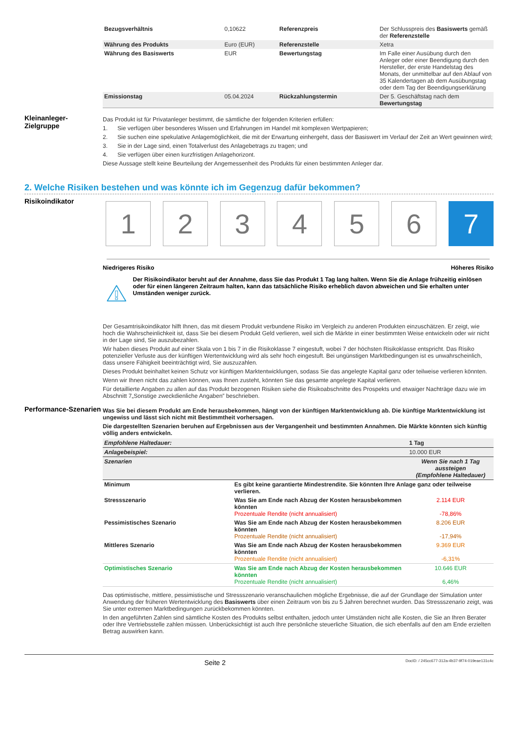| Bezugsverhältnis | 0,10622 | Referenzpreis | Der Schlusspreis des Basiswerts gemäß der Referenzstelle |
| Währung des Produkts | Euro (EUR) | Referenzstelle | Xetra |
| Währung des Basiswerts | EUR | Bewertungstag | Im Falle einer Ausübung durch den Anleger oder einer Beendigung durch den Hersteller, der erste Handelstag des Monats, der unmittelbar auf den Ablauf von 35 Kalendertagen ab dem Ausübungstag oder dem Tag der Beendigungserklärung |
| Emissionstag | 05.04.2024 | Rückzahlungstermin | Der 5. Geschäftstag nach dem Bewertungstag |
Kleinanleger-Zielgruppe
Das Produkt ist für Privatanleger bestimmt, die sämtliche der folgenden Kriterien erfüllen:
1. Sie verfügen über besonderes Wissen und Erfahrungen im Handel mit komplexen Wertpapieren;
2. Sie suchen eine spekulative Anlagemöglichkeit, die mit der Erwartung einhergeht, dass der Basiswert im Verlauf der Zeit an Wert gewinnen wird;
3. Sie in der Lage sind, einen Totalverlust des Anlagebetrags zu tragen; und
4. Sie verfügen über einen kurzfristigen Anlagehorizont.
Diese Aussage stellt keine Beurteilung der Angemessenheit des Produkts für einen bestimmten Anleger dar.
2. Welche Risiken bestehen und was könnte ich im Gegenzug dafür bekommen?
Risikoindikator
1 2 3 4 5 6 7
Niedrigeres Risiko Höheres Risiko
Der Risikoindikator beruht auf der Annahme, dass Sie das Produkt 1 Tag lang halten. Wenn Sie die Anlage frühzeitig einlösen oder für einen längeren Zeitraum halten, kann das tatsächliche Risiko erheblich davon abweichen und Sie erhalten unter Umständen weniger zurück.
Der Gesamtrisikoindikator hilft Ihnen, das mit diesem Produkt verbundene Risiko im Vergleich zu anderen Produkten einzuschätzen. Er zeigt, wie hoch die Wahrscheinlichkeit ist, dass Sie bei diesem Produkt Geld verlieren, weil sich die Märkte in einer bestimmten Weise entwickeln oder wir nicht in der Lage sind, Sie auszubezahlen.
Wir haben dieses Produkt auf einer Skala von 1 bis 7 in die Risikoklasse 7 eingestuft, wobei 7 der höchsten Risikoklasse entspricht. Das Risiko potenzieller Verluste aus der künftigen Wertentwicklung wird als sehr hoch eingestuft. Bei ungünstigen Marktbedingungen ist es unwahrscheinlich, dass unsere Fähigkeit beeinträchtigt wird, Sie auszuzahlen.
Dieses Produkt beinhaltet keinen Schutz vor künftigen Marktentwicklungen, sodass Sie das angelegte Kapital ganz oder teilweise verlieren könnten.
Wenn wir Ihnen nicht das zahlen können, was Ihnen zusteht, könnten Sie das gesamte angelegte Kapital verlieren.
Für detaillierte Angaben zu allen auf das Produkt bezogenen Risiken siehe die Risikoabschnitte des Prospekts und etwaiger Nachträge dazu wie im Abschnitt 7„Sonstige zweckdienliche Angaben” beschrieben.
Performance-Szenarien
Was Sie bei diesem Produkt am Ende herausbekommen, hängt von der künftigen Marktentwicklung ab. Die künftige Marktentwicklung ist ungewiss und lässt sich nicht mit Bestimmtheit vorhersagen.
Die dargestellten Szenarien beruhen auf Ergebnissen aus der Vergangenheit und bestimmten Annahmen. Die Märkte könnten sich künftig völlig anders entwickeln.
| Empfohlene Haltedauer: | | 1 Tag |
| Anlagebeispiel: | | 10.000 EUR |
| Szenarien | | Wenn Sie nach 1 Tag aussteigen (Empfohlene Haltedauer) |
| Minimum | Es gibt keine garantierte Mindestrendite. Sie könnten Ihre Anlage ganz oder teilweise verlieren. | |
| Stressszenario | Was Sie am Ende nach Abzug der Kosten herausbekommen könnten Prozentuale Rendite (nicht annualisiert) | 2.114 EUR -78,86% |
| Pessimistisches Szenario | Was Sie am Ende nach Abzug der Kosten herausbekommen könnten Prozentuale Rendite (nicht annualisiert) | 8.206 EUR -17,94% |
| Mittleres Szenario | Was Sie am Ende nach Abzug der Kosten herausbekommen könnten Prozentuale Rendite (nicht annualisiert) | 9.369 EUR -6,31% |
| Optimistisches Szenario | Was Sie am Ende nach Abzug der Kosten herausbekommen könnten Prozentuale Rendite (nicht annualisiert) | 10.646 EUR 6,46% |
Das optimistische, mittlere, pessimistische und Stressszenario veranschaulichen mögliche Ergebnisse, die auf der Grundlage der Simulation unter Anwendung der früheren Wertentwicklung des Basiswerts über einen Zeitraum von bis zu 5 Jahren berechnet wurden. Das Stressszenario zeigt, was Sie unter extremen Marktbedingungen zurückbekommen könnten.
In den angeführten Zahlen sind sämtliche Kosten des Produkts selbst enthalten, jedoch unter Umständen nicht alle Kosten, die Sie an Ihren Berater oder Ihre Vertriebsstelle zahlen müssen. Unberücksichtigt ist auch Ihre persönliche steuerliche Situation, die sich ebenfalls auf den am Ende erzielten Betrag auswirken kann.
Seite 2 DocID: / 245cc677-312a-4b37-9f74-019eae131c4c